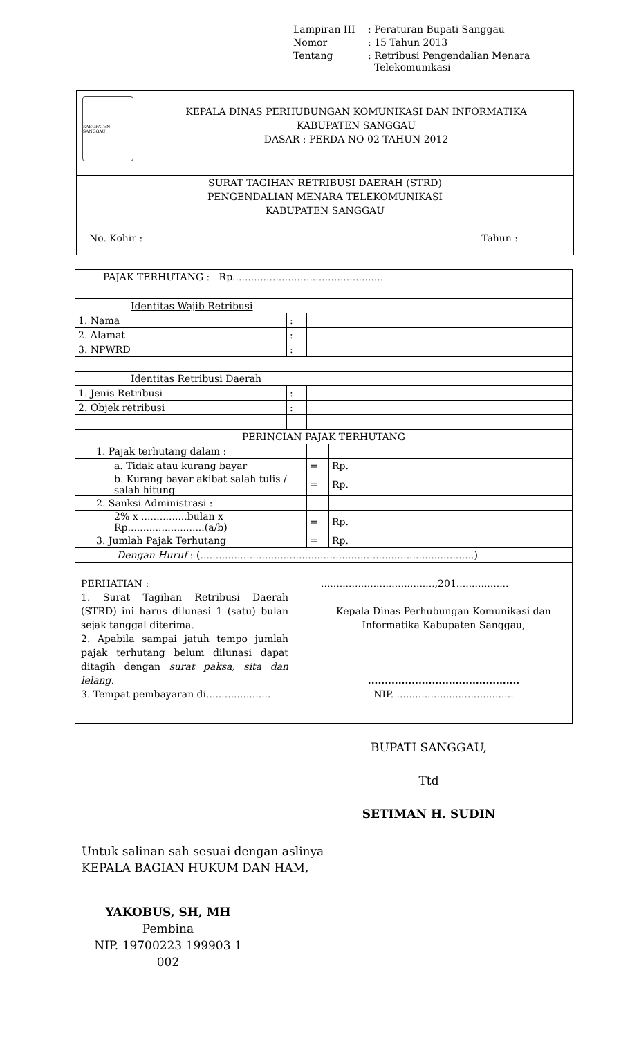| Lampiran III | : Peraturan Bupati Sanggau |
| Nomor | : 15 Tahun 2013 |
| Tentang | : Retribusi Pengendalian Menara Telekomunikasi |
KABUPATEN SANGGAU
KEPALA DINAS PERHUBUNGAN KOMUNIKASI DAN INFORMATIKA
KABUPATEN SANGGAU
DASAR : PERDA NO 02 TAHUN 2012
SURAT TAGIHAN RETRIBUSI DAERAH (STRD)
PENGENDALIAN MENARA TELEKOMUNIKASI
KABUPATEN SANGGAU
No. Kohir : Tahun :
| PAJAK TERHUTANG : Rp................................................. | | | |
| Identitas Wajib Retribusi | | | |
| 1. Nama | : | | |
| 2. Alamat | : | | |
| 3. NPWRD | : | | |
| Identitas Retribusi Daerah | | | |
| 1. Jenis Retribusi | : | | |
| 2. Objek retribusi | : | | |
| PERINCIAN PAJAK TERHUTANG | | | |
| 1. Pajak terhutang dalam : | | | |
| a. Tidak atau kurang bayar | | = | Rp. |
| b. Kurang bayar akibat salah tulis / salah hitung | | = | Rp. |
| 2. Sanksi Administrasi : | | | |
| 2% x ...............bulan x Rp.........................(a/b) | | = | Rp. |
| 3. Jumlah Pajak Terhutang | | = | Rp. |
| Dengan Huruf : (.........................................................................................) | | | |
PERHATIAN :
1. Surat Tagihan Retribusi Daerah (STRD) ini harus dilunasi 1 (satu) bulan sejak tanggal diterima.
2. Apabila sampai jatuh tempo jumlah pajak terhutang belum dilunasi dapat ditagih dengan surat paksa, sita dan lelang.
3. Tempat pembayaran di.....................
.....................................,201.................
Kepala Dinas Perhubungan Komunikasi dan
Informatika Kabupaten Sanggau,
.............................................
NIP. ......................................
BUPATI SANGGAU,
Ttd
SETIMAN H. SUDIN
Untuk salinan sah sesuai dengan aslinya
KEPALA BAGIAN HUKUM DAN HAM,
YAKOBUS, SH, MH
Pembina
NIP. 19700223 199903 1 002